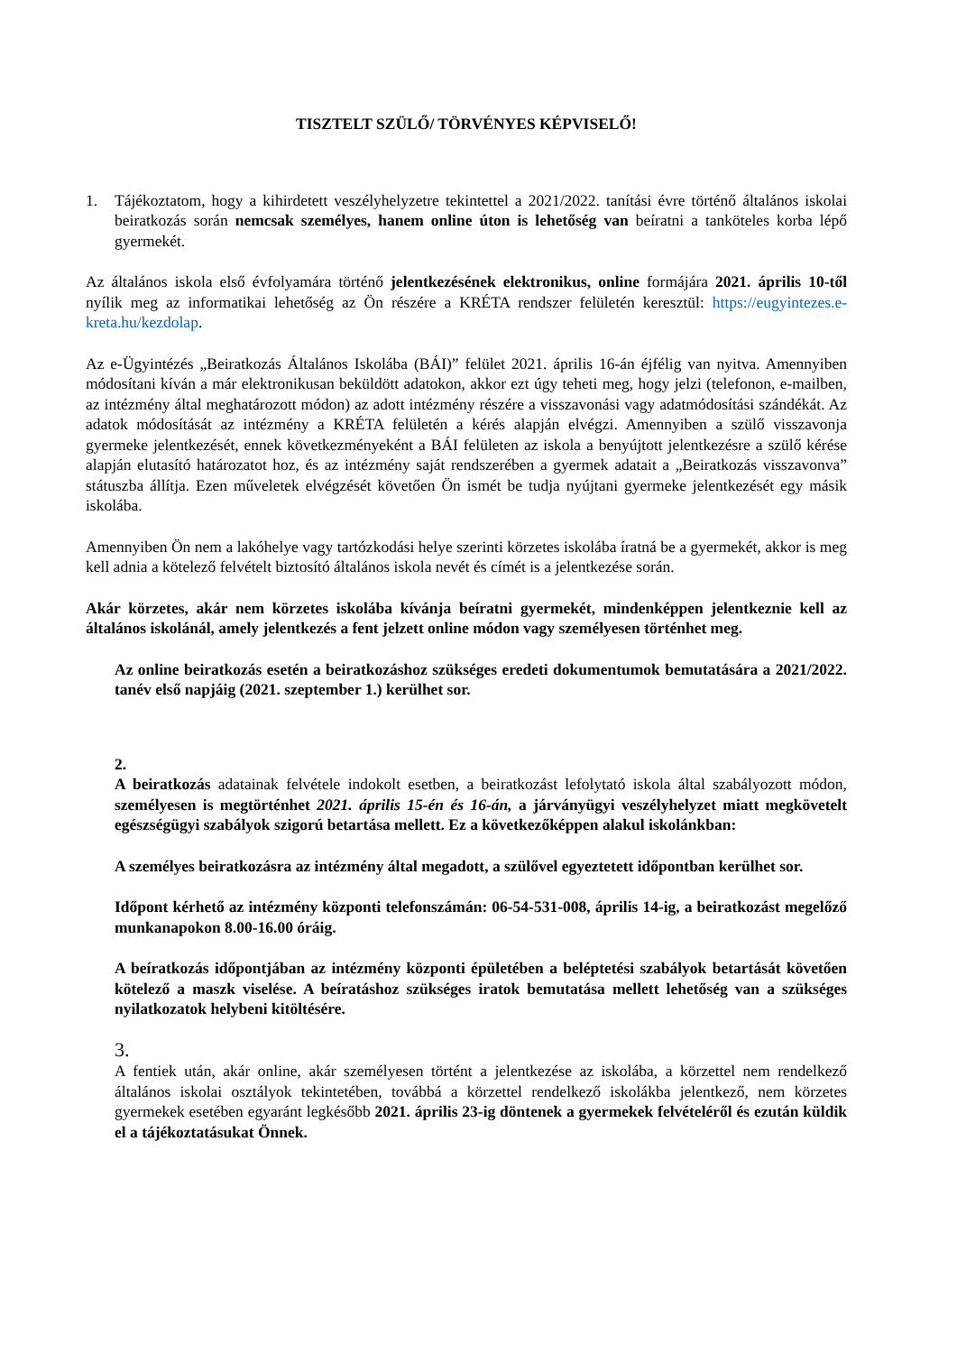TISZTELT SZÜLŐ/ TÖRVÉNYES KÉPVISELŐ!
1. Tájékoztatom, hogy a kihirdetett veszélyhelyzetre tekintettel a 2021/2022. tanítási évre történő általános iskolai beiratkozás során nemcsak személyes, hanem online úton is lehetőség van beíratni a tanköteles korba lépő gyermekét.
Az általános iskola első évfolyamára történő jelentkezésének elektronikus, online formájára 2021. április 10-től nyílik meg az informatikai lehetőség az Ön részére a KRÉTA rendszer felületén keresztül: https://eugyintezes.e-kreta.hu/kezdolap.
Az e-Ügyintézés „Beiratkozás Általános Iskolába (BÁI)” felület 2021. április 16-án éjfélig van nyitva. Amennyiben módosítani kíván a már elektronikusan beküldött adatokon, akkor ezt úgy teheti meg, hogy jelzi (telefonon, e-mailben, az intézmény által meghatározott módon) az adott intézmény részére a visszavonási vagy adatmódosítási szándékát. Az adatok módosítását az intézmény a KRÉTA felületén a kérés alapján elvégzi. Amennyiben a szülő visszavonja gyermeke jelentkezését, ennek következményeként a BÁI felületen az iskola a benyújtott jelentkezésre a szülő kérése alapján elutasító határozatot hoz, és az intézmény saját rendszerében a gyermek adatait a „Beiratkozás visszavonva” státuszba állítja. Ezen műveletek elvégzését követően Ön ismét be tudja nyújtani gyermeke jelentkezését egy másik iskolába.
Amennyiben Ön nem a lakóhelye vagy tartózkodási helye szerinti körzetes iskolába íratná be a gyermekét, akkor is meg kell adnia a kötelező felvételt biztosító általános iskola nevét és címét is a jelentkezése során.
Akár körzetes, akár nem körzetes iskolába kívánja beíratni gyermekét, mindenképpen jelentkeznie kell az általános iskolánál, amely jelentkezés a fent jelzett online módon vagy személyesen történhet meg.
Az online beiratkozás esetén a beiratkozáshoz szükséges eredeti dokumentumok bemutatására a 2021/2022. tanév első napjáig (2021. szeptember 1.) kerülhet sor.
2.
A beiratkozás adatainak felvétele indokolt esetben, a beiratkozást lefolytató iskola által szabályozott módon, személyesen is megtörténhet 2021. április 15-én és 16-án, a járványügyi veszélyhelyzet miatt megkövetelt egészségügyi szabályok szigorú betartása mellett. Ez a következőképpen alakul iskolánkban:
A személyes beiratkozásra az intézmény által megadott, a szülővel egyeztetett időpontban kerülhet sor.
Időpont kérhető az intézmény központi telefonszámán: 06-54-531-008, április 14-ig, a beiratkozást megelőző munkanapokon 8.00-16.00 óráig.
A beíratkozás időpontjában az intézmény központi épületében a beléptetési szabályok betartását követően kötelező a maszk viselése. A beíratáshoz szükséges iratok bemutatása mellett lehetőség van a szükséges nyilatkozatok helybeni kitöltésére.
3.
A fentiek után, akár online, akár személyesen történt a jelentkezése az iskolába, a körzettel nem rendelkező általános iskolai osztályok tekintetében, továbbá a körzettel rendelkező iskolákba jelentkező, nem körzetes gyermekek esetében egyaránt legkésőbb 2021. április 23-ig döntenek a gyermekek felvételéről és ezután küldik el a tájékoztatásukat Önnek.